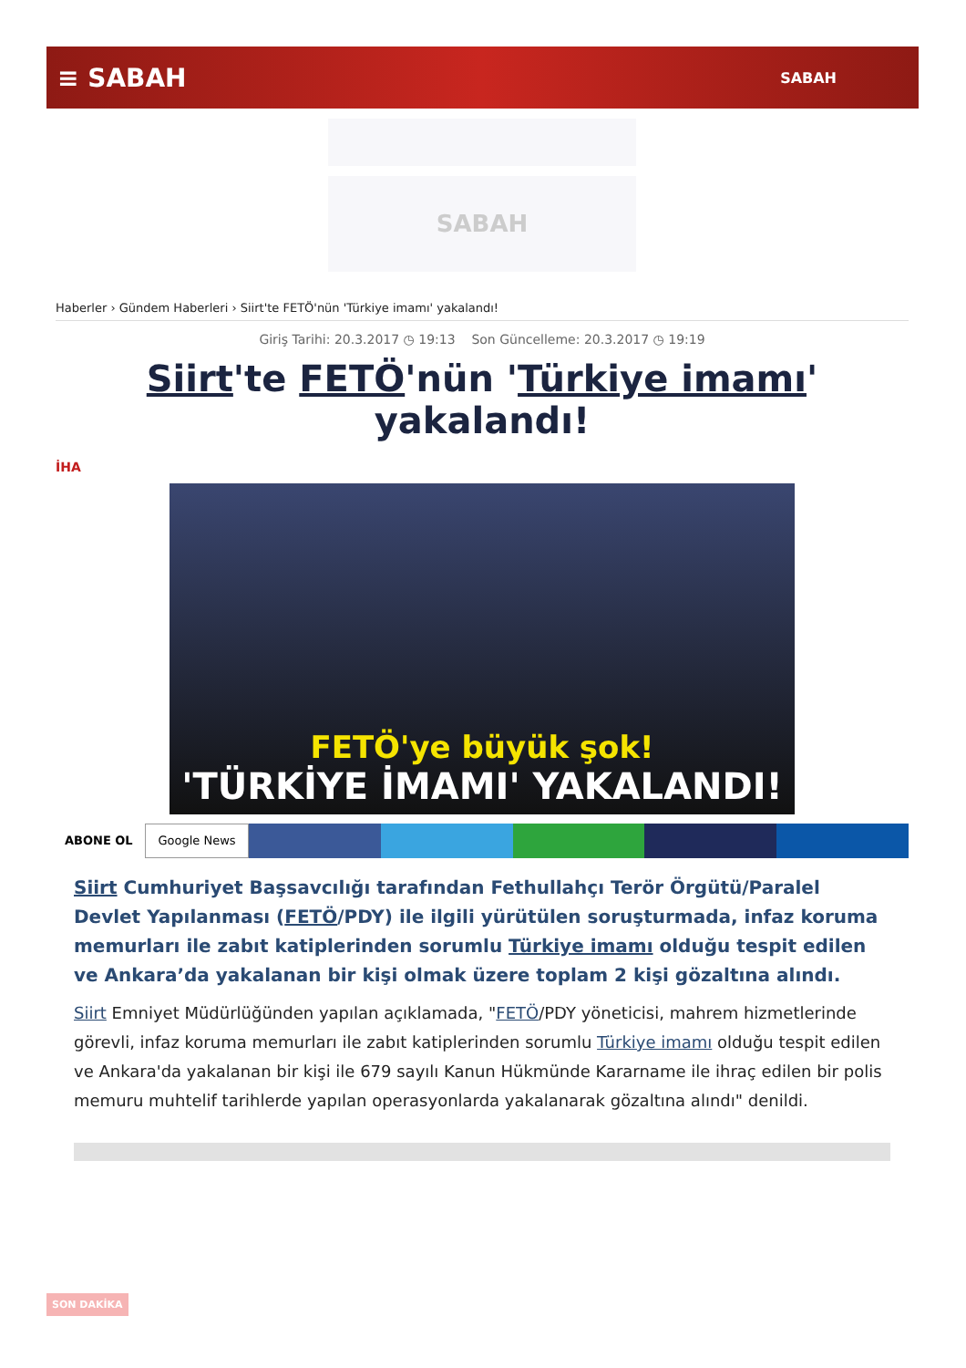≡ SABAH
SABAH
SABAH
Haberler › Gündem Haberleri › Siirt'te FETÖ'nün 'Türkiye imamı' yakalandı!
Giriş Tarihi: 20.3.2017 ◷ 19:13 Son Güncelleme: 20.3.2017 ◷ 19:19
Siirt'te FETÖ'nün 'Türkiye imamı' yakalandı!
İHA
FETÖ'ye büyük şok!
'TÜRKİYE İMAMI' YAKALANDI!
ABONE OL
Google News
Siirt Cumhuriyet Başsavcılığı tarafından Fethullahçı Terör Örgütü/Paralel Devlet Yapılanması (FETÖ/PDY) ile ilgili yürütülen soruşturmada, infaz koruma memurları ile zabıt katiplerinden sorumlu Türkiye imamı olduğu tespit edilen ve Ankara’da yakalanan bir kişi olmak üzere toplam 2 kişi gözaltına alındı.
Siirt Emniyet Müdürlüğünden yapılan açıklamada, "FETÖ/PDY yöneticisi, mahrem hizmetlerinde görevli, infaz koruma memurları ile zabıt katiplerinden sorumlu Türkiye imamı olduğu tespit edilen ve Ankara'da yakalanan bir kişi ile 679 sayılı Kanun Hükmünde Kararname ile ihraç edilen bir polis memuru muhtelif tarihlerde yapılan operasyonlarda yakalanarak gözaltına alındı" denildi.
SON DAKİKA